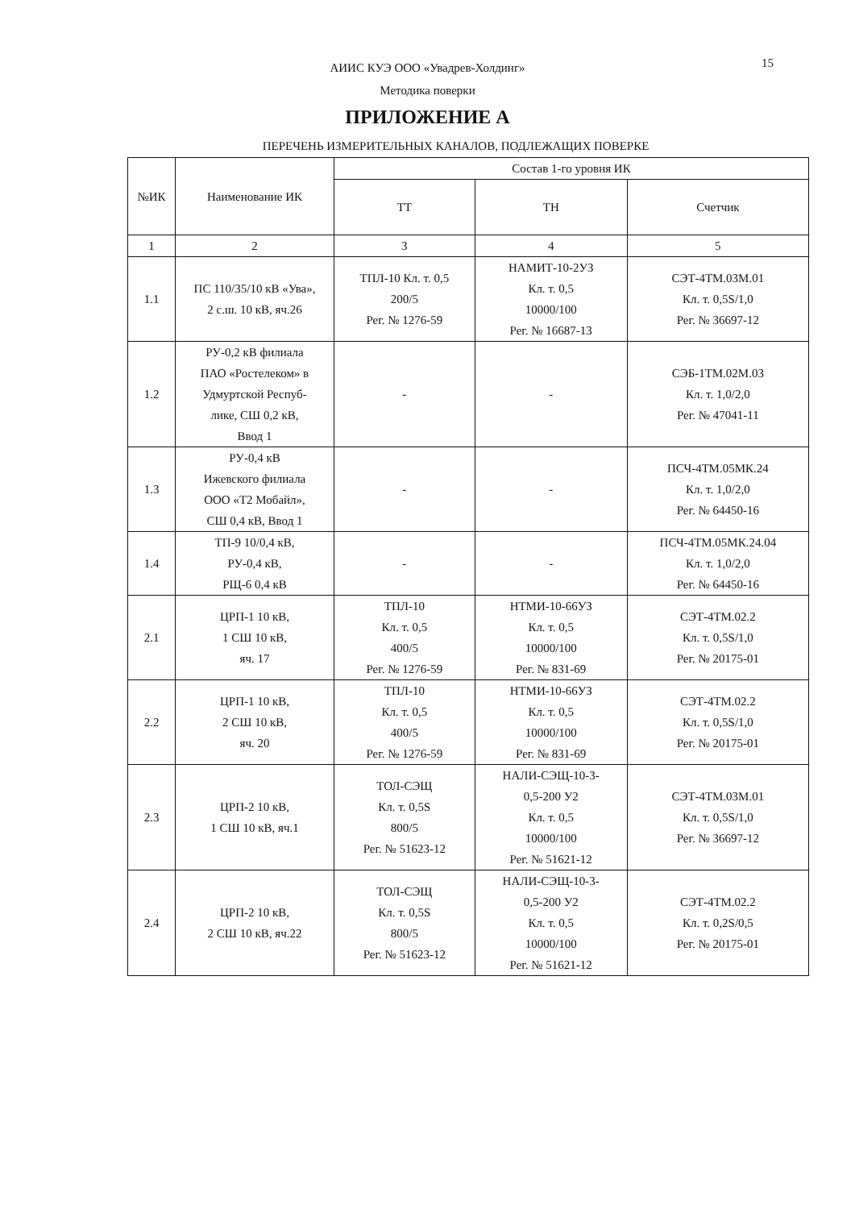АИИС КУЭ ООО «Увадрев-Холдинг»
Методика поверки
15
ПРИЛОЖЕНИЕ А
ПЕРЕЧЕНЬ ИЗМЕРИТЕЛЬНЫХ КАНАЛОВ, ПОДЛЕЖАЩИХ ПОВЕРКЕ
| №ИК | Наименование ИК | Состав 1-го уровня ИК | | |
| --- | --- | --- | --- | --- |
| | | ТТ | ТН | Счетчик |
| 1 | 2 | 3 | 4 | 5 |
| 1.1 | ПС 110/35/10 кВ «Ува», 2 с.ш. 10 кВ, яч.26 | ТПЛ-10 Кл. т. 0,5 200/5 Рег. № 1276-59 | НАМИТ-10-2УЗ Кл. т. 0,5 10000/100 Рег. № 16687-13 | СЭТ-4ТМ.03М.01 Кл. т. 0,5S/1,0 Рег. № 36697-12 |
| 1.2 | РУ-0,2 кВ филиала ПАО «Ростелеком» в Удмуртской Респуб- лике, СШ 0,2 кВ, Ввод 1 | - | - | СЭБ-1ТМ.02М.03 Кл. т. 1,0/2,0 Рег. № 47041-11 |
| 1.3 | РУ-0,4 кВ Ижевского филиала ООО «Т2 Мобайл», СШ 0,4 кВ, Ввод 1 | - | - | ПСЧ-4ТМ.05МК.24 Кл. т. 1,0/2,0 Рег. № 64450-16 |
| 1.4 | ТП-9 10/0,4 кВ, РУ-0,4 кВ, РЩ-6 0,4 кВ | - | - | ПСЧ-4ТМ.05МК.24.04 Кл. т. 1,0/2,0 Рег. № 64450-16 |
| 2.1 | ЦРП-1 10 кВ, 1 СШ 10 кВ, яч. 17 | ТПЛ-10 Кл. т. 0,5 400/5 Рег. № 1276-59 | НТМИ-10-66УЗ Кл. т. 0,5 10000/100 Рег. № 831-69 | СЭТ-4ТМ.02.2 Кл. т. 0,5S/1,0 Рег. № 20175-01 |
| 2.2 | ЦРП-1 10 кВ, 2 СШ 10 кВ, яч. 20 | ТПЛ-10 Кл. т. 0,5 400/5 Рег. № 1276-59 | НТМИ-10-66УЗ Кл. т. 0,5 10000/100 Рег. № 831-69 | СЭТ-4ТМ.02.2 Кл. т. 0,5S/1,0 Рег. № 20175-01 |
| 2.3 | ЦРП-2 10 кВ, 1 СШ 10 кВ, яч.1 | ТОЛ-СЭЩ Кл. т. 0,5S 800/5 Рег. № 51623-12 | НАЛИ-СЭЩ-10-3- 0,5-200 У2 Кл. т. 0,5 10000/100 Рег. № 51621-12 | СЭТ-4ТМ.03М.01 Кл. т. 0,5S/1,0 Рег. № 36697-12 |
| 2.4 | ЦРП-2 10 кВ, 2 СШ 10 кВ, яч.22 | ТОЛ-СЭЩ Кл. т. 0,5S 800/5 Рег. № 51623-12 | НАЛИ-СЭЩ-10-3- 0,5-200 У2 Кл. т. 0,5 10000/100 Рег. № 51621-12 | СЭТ-4ТМ.02.2 Кл. т. 0,2S/0,5 Рег. № 20175-01 |